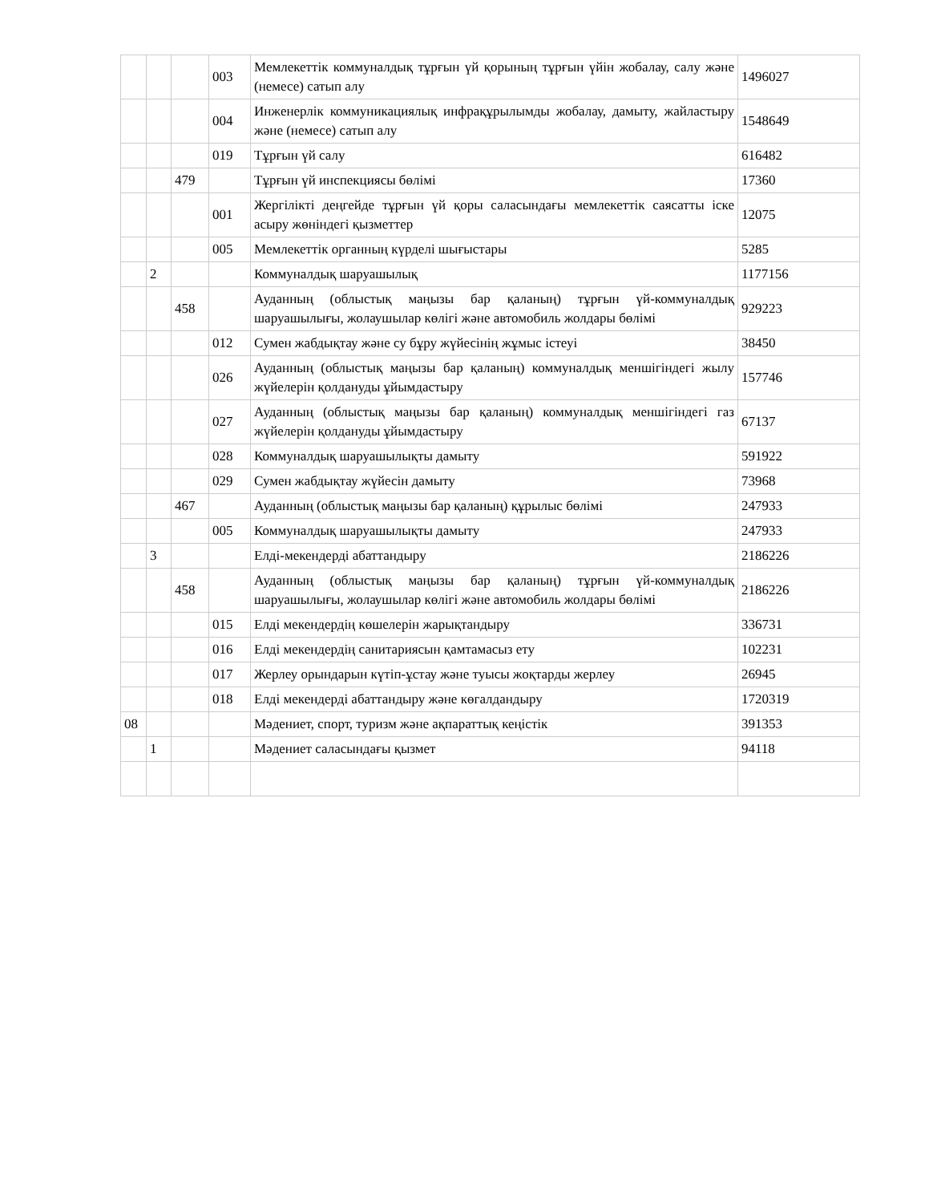| | | | 003 | Мемлекеттік коммуналдық тұрғын үй қорының тұрғын үйін жобалау, салу және (немесе) сатып алу | 1496027 |
| | | | 004 | Инженерлік коммуникациялық инфрақұрылымды жобалау, дамыту, жайластыру және (немесе) сатып алу | 1548649 |
| | | | 019 | Тұрғын үй салу | 616482 |
| | | 479 | | Тұрғын үй инспекциясы бөлімі | 17360 |
| | | | 001 | Жергілікті деңгейде тұрғын үй қоры саласындағы мемлекеттік саясатты іске асыру жөніндегі қызметтер | 12075 |
| | | | 005 | Мемлекеттік органның күрделі шығыстары | 5285 |
| | 2 | | | Коммуналдық шаруашылық | 1177156 |
| | | 458 | | Ауданның (облыстық маңызы бар қаланың) тұрғын үй-коммуналдық шаруашылығы, жолаушылар көлігі және автомобиль жолдары бөлімі | 929223 |
| | | | 012 | Сумен жабдықтау және су бұру жүйесінің жұмыс істеуі | 38450 |
| | | | 026 | Ауданның (облыстық маңызы бар қаланың) коммуналдық меншігіндегі жылу жүйелерін қолдануды ұйымдастыру | 157746 |
| | | | 027 | Ауданның (облыстық маңызы бар қаланың) коммуналдық меншігіндегі газ жүйелерін қолдануды ұйымдастыру | 67137 |
| | | | 028 | Коммуналдық шаруашылықты дамыту | 591922 |
| | | | 029 | Сумен жабдықтау жүйесін дамыту | 73968 |
| | | 467 | | Ауданның (облыстық маңызы бар қаланың) құрылыс бөлімі | 247933 |
| | | | 005 | Коммуналдық шаруашылықты дамыту | 247933 |
| | 3 | | | Елді-мекендерді абаттандыру | 2186226 |
| | | 458 | | Ауданның (облыстық маңызы бар қаланың) тұрғын үй-коммуналдық шаруашылығы, жолаушылар көлігі және автомобиль жолдары бөлімі | 2186226 |
| | | | 015 | Елді мекендердің көшелерін жарықтандыру | 336731 |
| | | | 016 | Елді мекендердің санитариясын қамтамасыз ету | 102231 |
| | | | 017 | Жерлеу орындарын күтіп-ұстау және туысы жоқтарды жерлеу | 26945 |
| | | | 018 | Елді мекендерді абаттандыру және көгалдандыру | 1720319 |
| 08 | | | | Мәдениет, спорт, туризм және ақпараттық кеңістік | 391353 |
| | 1 | | | Мәдениет саласындағы қызмет | 94118 |